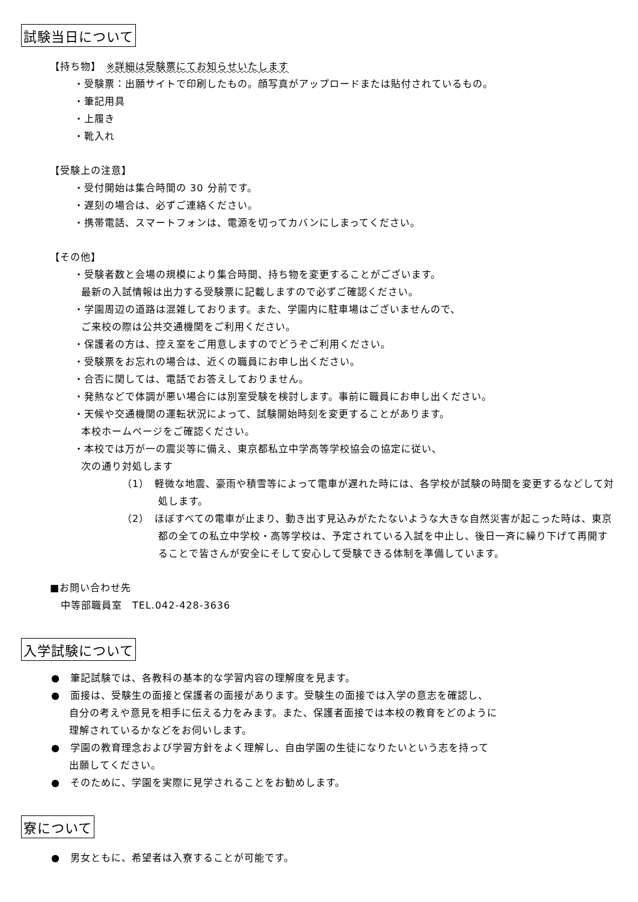試験当日について
【持ち物】　※詳細は受験票にてお知らせいたします
・受験票：出願サイトで印刷したもの。顔写真がアップロードまたは貼付されているもの。
・筆記用具
・上履き
・靴入れ
【受験上の注意】
・受付開始は集合時間の 30 分前です。
・遅刻の場合は、必ずご連絡ください。
・携帯電話、スマートフォンは、電源を切ってカバンにしまってください。
【その他】
・受験者数と会場の規模により集合時間、持ち物を変更することがございます。
最新の入試情報は出力する受験票に記載しますので必ずご確認ください。
・学園周辺の道路は混雑しております。また、学園内に駐車場はございませんので、
ご来校の際は公共交通機関をご利用ください。
・保護者の方は、控え室をご用意しますのでどうぞご利用ください。
・受験票をお忘れの場合は、近くの職員にお申し出ください。
・合否に関しては、電話でお答えしておりません。
・発熱などで体調が悪い場合には別室受験を検討します。事前に職員にお申し出ください。
・天候や交通機関の運転状況によって、試験開始時刻を変更することがあります。
本校ホームページをご確認ください。
・本校では万が一の震災等に備え、東京都私立中学高等学校協会の協定に従い、
次の通り対処します
（1）　軽微な地震、豪雨や積雪等によって電車が遅れた時には、各学校が試験の時間を変更するなどして対処します。
（2）　ほぼすべての電車が止まり、動き出す見込みがたたないような大きな自然災害が起こった時は、東京都の全ての私立中学校・高等学校は、予定されている入試を中止し、後日一斉に繰り下げて再開することで皆さんが安全にそして安心して受験できる体制を準備しています。
■お問い合わせ先
中等部職員室　TEL.042-428-3636
入学試験について
●　筆記試験では、各教科の基本的な学習内容の理解度を見ます。
●　面接は、受験生の面接と保護者の面接があります。受験生の面接では入学の意志を確認し、
自分の考えや意見を相手に伝える力をみます。また、保護者面接では本校の教育をどのように
理解されているかなどをお伺いします。
●　学園の教育理念および学習方針をよく理解し、自由学園の生徒になりたいという志を持って
出願してください。
●　そのために、学園を実際に見学されることをお勧めします。
寮について
●　男女ともに、希望者は入寮することが可能です。